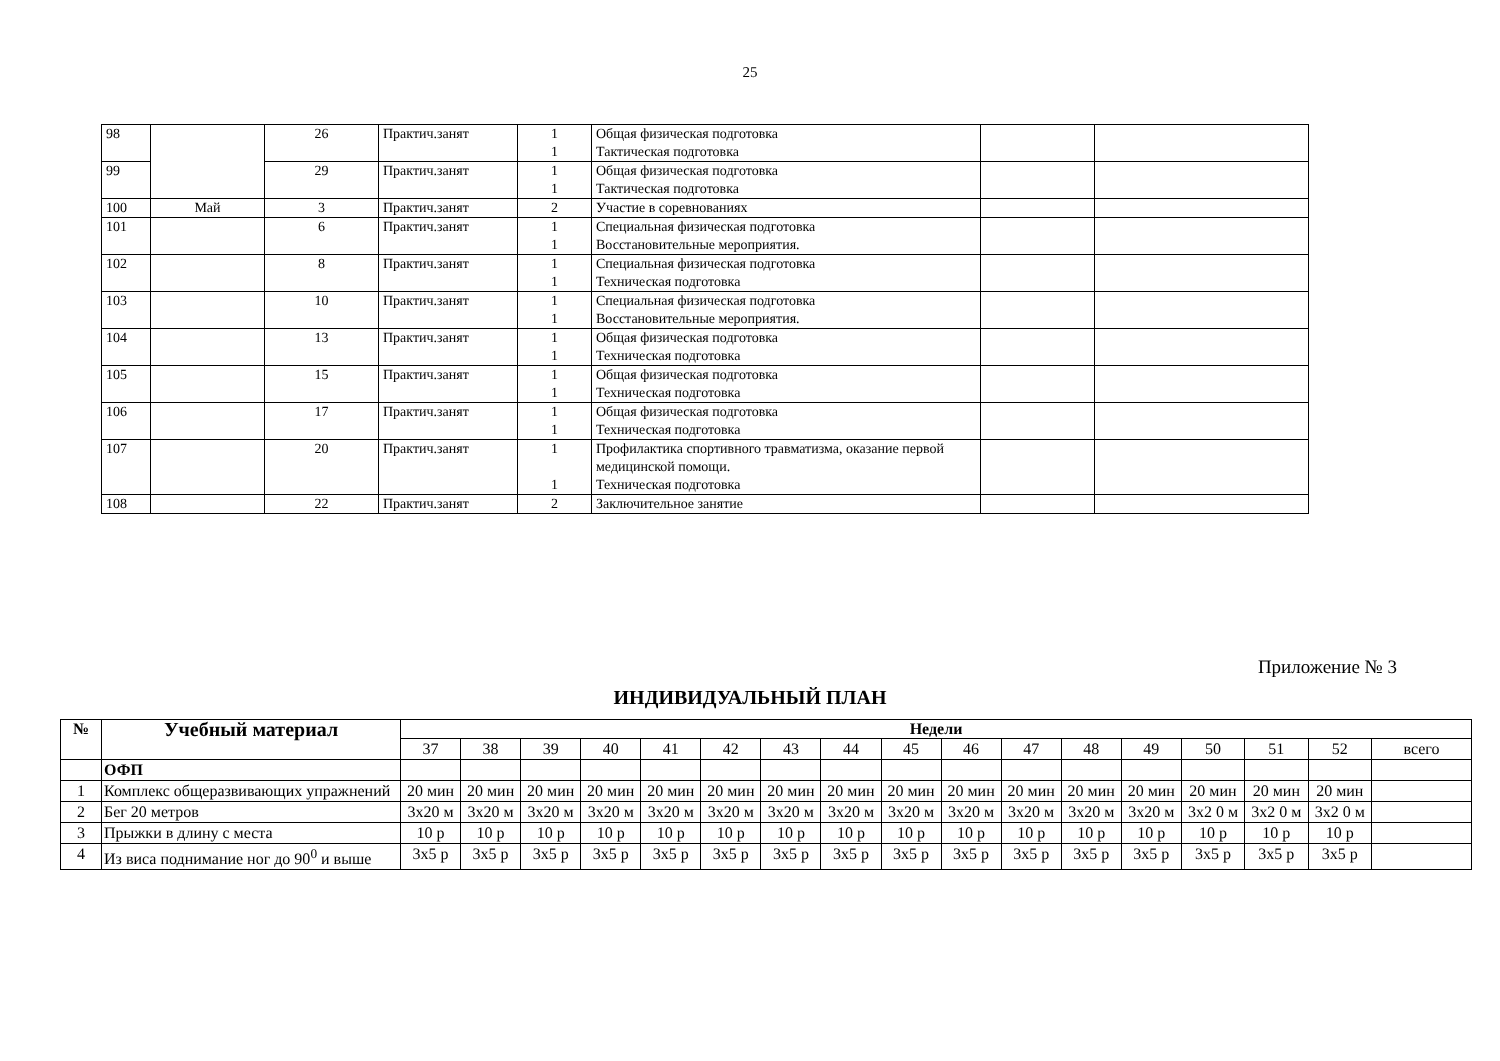25
| 98 | | 26 | Практич.занят | 1 1 | Общая физическая подготовка Тактическая подготовка | | |
| 99 | | 29 | Практич.занят | 1 1 | Общая физическая подготовка Тактическая подготовка | | |
| 100 | Май | 3 | Практич.занят | 2 | Участие в соревнованиях | | |
| 101 | | 6 | Практич.занят | 1 1 | Специальная физическая подготовка Восстановительные мероприятия. | | |
| 102 | | 8 | Практич.занят | 1 1 | Специальная физическая подготовка Техническая подготовка | | |
| 103 | | 10 | Практич.занят | 1 1 | Специальная физическая подготовка Восстановительные мероприятия. | | |
| 104 | | 13 | Практич.занят | 1 1 | Общая физическая подготовка Техническая подготовка | | |
| 105 | | 15 | Практич.занят | 1 1 | Общая физическая подготовка Техническая подготовка | | |
| 106 | | 17 | Практич.занят | 1 1 | Общая физическая подготовка Техническая подготовка | | |
| 107 | | 20 | Практич.занят | 1 1 | Профилактика спортивного травматизма, оказание первой медицинской помощи. Техническая подготовка | | |
| 108 | | 22 | Практич.занят | 2 | Заключительное занятие | | |
Приложение № 3
ИНДИВИДУАЛЬНЫЙ ПЛАН
| № | Учебный материал | Недели | | | | | | | | | | | | | | | | |
| --- | --- | --- | --- | --- | --- | --- | --- | --- | --- | --- | --- | --- | --- | --- | --- | --- | --- | --- |
| | | 37 | 38 | 39 | 40 | 41 | 42 | 43 | 44 | 45 | 46 | 47 | 48 | 49 | 50 | 51 | 52 | всего |
| | ОФП | | | | | | | | | | | | | | | | | |
| 1 | Комплекс общеразвивающих упражнений | 20 мин | 20 мин | 20 мин | 20 мин | 20 мин | 20 мин | 20 мин | 20 мин | 20 мин | 20 мин | 20 мин | 20 мин | 20 мин | 20 мин | 20 мин | 20 мин | |
| 2 | Бег 20 метров | 3х20 м | 3х20 м | 3х20 м | 3х20 м | 3х20 м | 3х20 м | 3х20 м | 3х20 м | 3х20 м | 3х20 м | 3х20 м | 3х20 м | 3х20 м | 3х2 0 м | 3х2 0 м | 3х2 0 м | |
| 3 | Прыжки в длину с места | 10 р | 10 р | 10 р | 10 р | 10 р | 10 р | 10 р | 10 р | 10 р | 10 р | 10 р | 10 р | 10 р | 10 р | 10 р | 10 р | |
| 4 | Из виса поднимание ног до 90<sup>0</sup> и выше | 3х5 р | 3х5 р | 3х5 р | 3х5 р | 3х5 р | 3х5 р | 3х5 р | 3х5 р | 3х5 р | 3х5 р | 3х5 р | 3х5 р | 3х5 р | 3х5 р | 3х5 р | 3х5 р | |